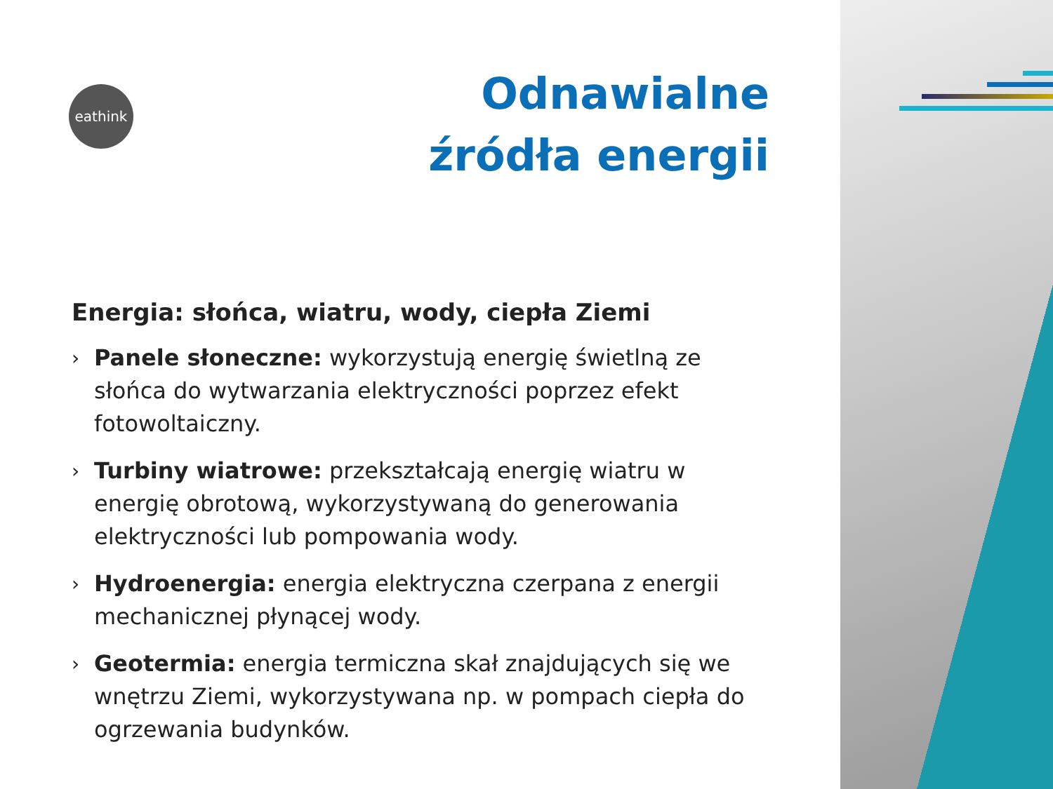eathink
Odnawialne
źródła energii
Energia: słońca, wiatru, wody, ciepła Ziemi
› Panele słoneczne: wykorzystują energię świetlną ze słońca do wytwarzania elektryczności poprzez efekt fotowoltaiczny.
› Turbiny wiatrowe: przekształcają energię wiatru w energię obrotową, wykorzystywaną do generowania elektryczności lub pompowania wody.
› Hydroenergia: energia elektryczna czerpana z energii mechanicznej płynącej wody.
› Geotermia: energia termiczna skał znajdujących się we wnętrzu Ziemi, wykorzystywana np. w pompach ciepła do ogrzewania budynków.